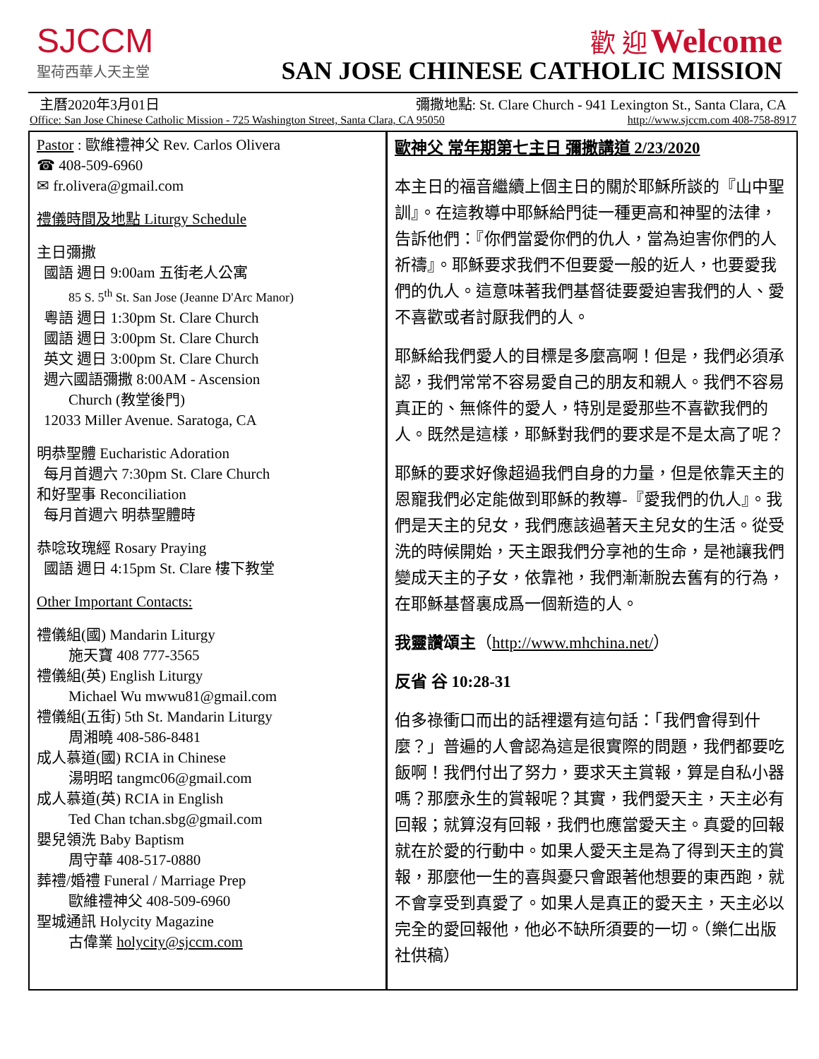SJCCM
聖荷西華人天主堂
歡 迎 Welcome
SAN JOSE CHINESE CATHOLIC MISSION
主曆2020年3月01日 彌撒地點: St. Clare Church - 941 Lexington St., Santa Clara, CA
Office: San Jose Chinese Catholic Mission - 725 Washington Street, Santa Clara, CA 95050 http://www.sjccm.com 408-758-8917
Pastor : 歐維禮神父 Rev. Carlos Olivera
☎ 408-509-6960
✉ fr.olivera@gmail.com
禮儀時間及地點 Liturgy Schedule
主日彌撒
國語 週日 9:00am 五街老人公寓
85 S. 5<sup>th</sup> St. San Jose (Jeanne D'Arc Manor)
粵語 週日 1:30pm St. Clare Church
國語 週日 3:00pm St. Clare Church
英文 週日 3:00pm St. Clare Church
週六國語彌撒 8:00AM - Ascension
Church (教堂後門)
12033 Miller Avenue. Saratoga, CA
明恭聖體 Eucharistic Adoration
每月首週六 7:30pm St. Clare Church
和好聖事 Reconciliation
每月首週六 明恭聖體時
恭唸玫瑰經 Rosary Praying
國語 週日 4:15pm St. Clare 樓下教堂
Other Important Contacts:
禮儀組(國) Mandarin Liturgy
施天寶 408 777-3565
禮儀組(英) English Liturgy
Michael Wu mwwu81@gmail.com
禮儀組(五街) 5th St. Mandarin Liturgy
周湘曉 408-586-8481
成人慕道(國) RCIA in Chinese
湯明昭 tangmc06@gmail.com
成人慕道(英) RCIA in English
Ted Chan tchan.sbg@gmail.com
嬰兒領洗 Baby Baptism
周守華 408-517-0880
葬禮/婚禮 Funeral / Marriage Prep
歐維禮神父 408-509-6960
聖城通訊 Holycity Magazine
古偉業 holycity@sjccm.com
歐神父 常年期第七主日 彌撒講道 2/23/2020
本主日的福音繼續上個主日的關於耶穌所談的『山中聖訓』。在這教導中耶穌給門徒一種更高和神聖的法律，告訴他們：『你們當愛你們的仇人，當為迫害你們的人祈禱』。耶穌要求我們不但要愛一般的近人，也要愛我們的仇人。這意味著我們基督徒要愛迫害我們的人、愛不喜歡或者討厭我們的人。
耶穌給我們愛人的目標是多麼高啊！但是，我們必須承認，我們常常不容易愛自己的朋友和親人。我們不容易真正的、無條件的愛人，特別是愛那些不喜歡我們的人。既然是這樣，耶穌對我們的要求是不是太高了呢？
耶穌的要求好像超過我們自身的力量，但是依靠天主的恩寵我們必定能做到耶穌的教導-『愛我們的仇人』。我們是天主的兒女，我們應該過著天主兒女的生活。從受洗的時候開始，天主跟我們分享祂的生命，是祂讓我們變成天主的子女，依靠祂，我們漸漸脫去舊有的行為，在耶穌基督裏成爲一個新造的人。
我靈讚頌主（http://www.mhchina.net/）
反省 谷 10:28-31
伯多祿衝口而出的話裡還有這句話：「我們會得到什麼？」普遍的人會認為這是很實際的問題，我們都要吃飯啊！我們付出了努力，要求天主賞報，算是自私小器嗎？那麼永生的賞報呢？其實，我們愛天主，天主必有回報；就算沒有回報，我們也應當愛天主。真愛的回報就在於愛的行動中。如果人愛天主是為了得到天主的賞報，那麼他一生的喜與憂只會跟著他想要的東西跑，就不會享受到真愛了。如果人是真正的愛天主，天主必以完全的愛回報他，他必不缺所須要的一切。（樂仁出版社供稿）